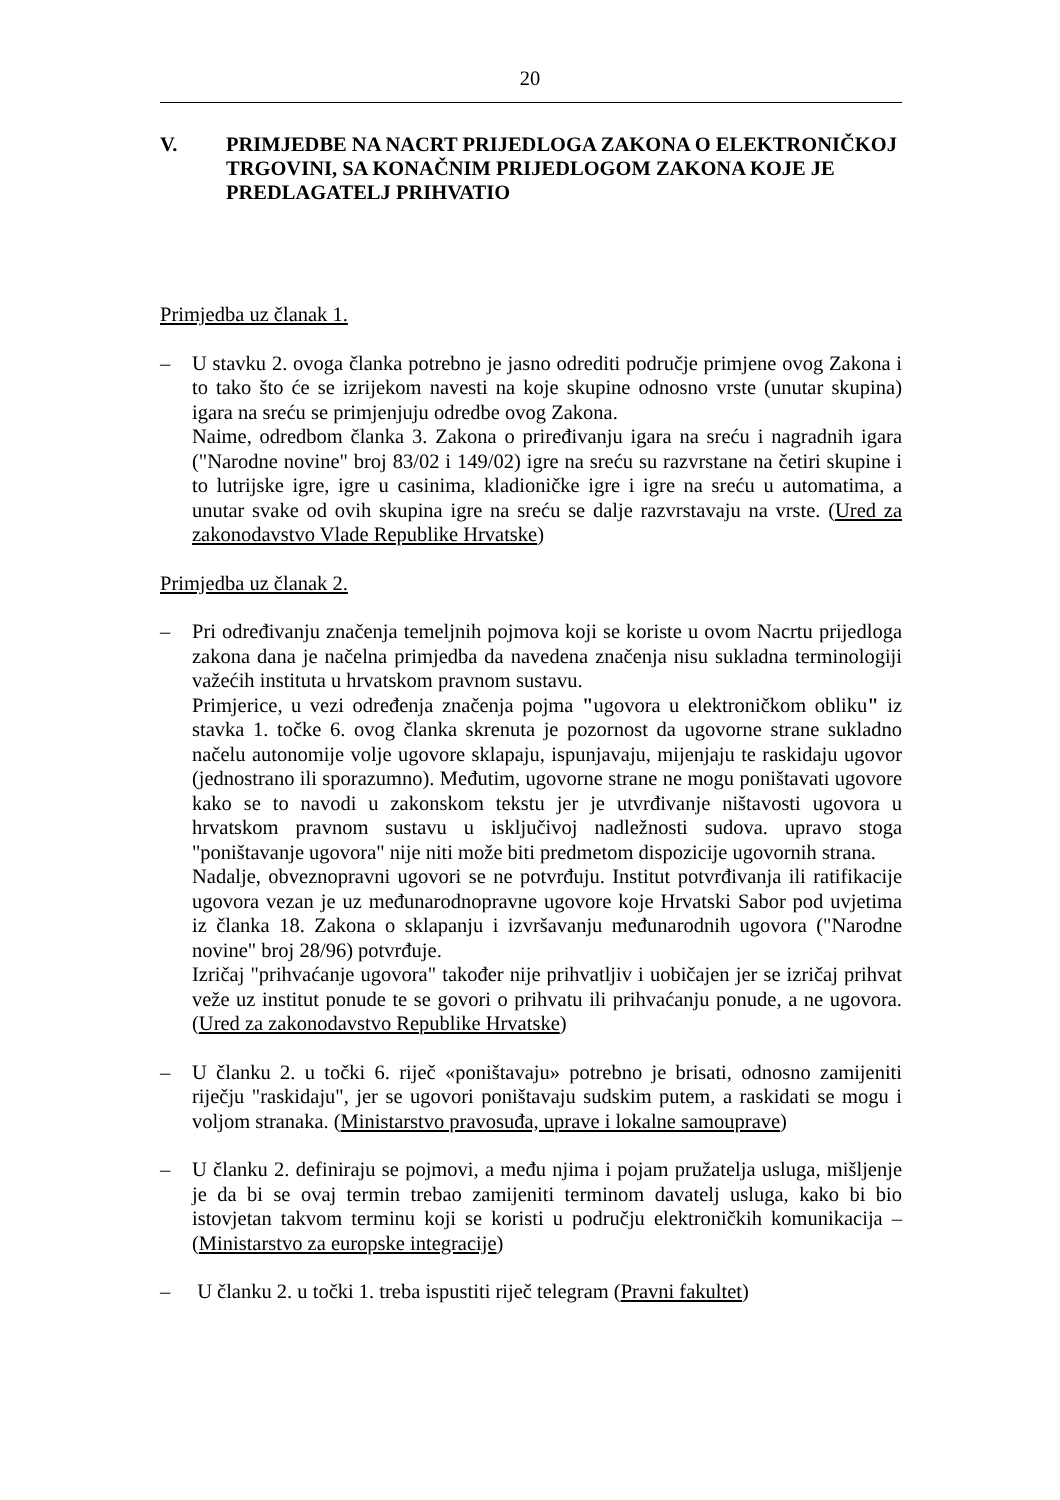20
V. PRIMJEDBE NA NACRT PRIJEDLOGA ZAKONA O ELEKTRONIČKOJ TRGOVINI, SA KONAČNIM PRIJEDLOGOM ZAKONA KOJE JE PREDLAGATELJ PRIHVATIO
Primjedba uz članak 1.
– U stavku 2. ovoga članka potrebno je jasno odrediti područje primjene ovog Zakona i to tako što će se izrijekom navesti na koje skupine odnosno vrste (unutar skupina) igara na sreću se primjenjuju odredbe ovog Zakona.
Naime, odredbom članka 3. Zakona o priređivanju igara na sreću i nagradnih igara ("Narodne novine" broj 83/02 i 149/02) igre na sreću su razvrstane na četiri skupine i to lutrijske igre, igre u casinima, kladioničke igre i igre na sreću u automatima, a unutar svake od ovih skupina igre na sreću se dalje razvrstavaju na vrste. (Ured za zakonodavstvo Vlade Republike Hrvatske)
Primjedba uz članak 2.
– Pri određivanju značenja temeljnih pojmova koji se koriste u ovom Nacrtu prijedloga zakona dana je načelna primjedba da navedena značenja nisu sukladna terminologiji važećih instituta u hrvatskom pravnom sustavu.
Primjerice, u vezi određenja značenja pojma "ugovora u elektroničkom obliku" iz stavka 1. točke 6. ovog članka skrenuta je pozornost da ugovorne strane sukladno načelu autonomije volje ugovore sklapaju, ispunjavaju, mijenjaju te raskidaju ugovor (jednostrano ili sporazumno). Međutim, ugovorne strane ne mogu poništavati ugovore kako se to navodi u zakonskom tekstu jer je utvrđivanje ništavosti ugovora u hrvatskom pravnom sustavu u isključivoj nadležnosti sudova. upravo stoga "poništavanje ugovora" nije niti može biti predmetom dispozicije ugovornih strana.
Nadalje, obveznopravni ugovori se ne potvrđuju. Institut potvrđivanja ili ratifikacije ugovora vezan je uz međunarodnopravne ugovore koje Hrvatski Sabor pod uvjetima iz članka 18. Zakona o sklapanju i izvršavanju međunarodnih ugovora ("Narodne novine" broj 28/96) potvrđuje.
Izričaj "prihvaćanje ugovora" također nije prihvatljiv i uobičajen jer se izričaj prihvat veže uz institut ponude te se govori o prihvatu ili prihvaćanju ponude, a ne ugovora. (Ured za zakonodavstvo Republike Hrvatske)
– U članku 2. u točki 6. riječ «poništavaju» potrebno je brisati, odnosno zamijeniti riječju "raskidaju", jer se ugovori poništavaju sudskim putem, a raskidati se mogu i voljom stranaka. (Ministarstvo pravosuđa, uprave i lokalne samouprave)
– U članku 2. definiraju se pojmovi, a među njima i pojam pružatelja usluga, mišljenje je da bi se ovaj termin trebao zamijeniti terminom davatelj usluga, kako bi bio istovjetan takvom terminu koji se koristi u području elektroničkih komunikacija – (Ministarstvo za europske integracije)
– U članku 2. u točki 1. treba ispustiti riječ telegram (Pravni fakultet)